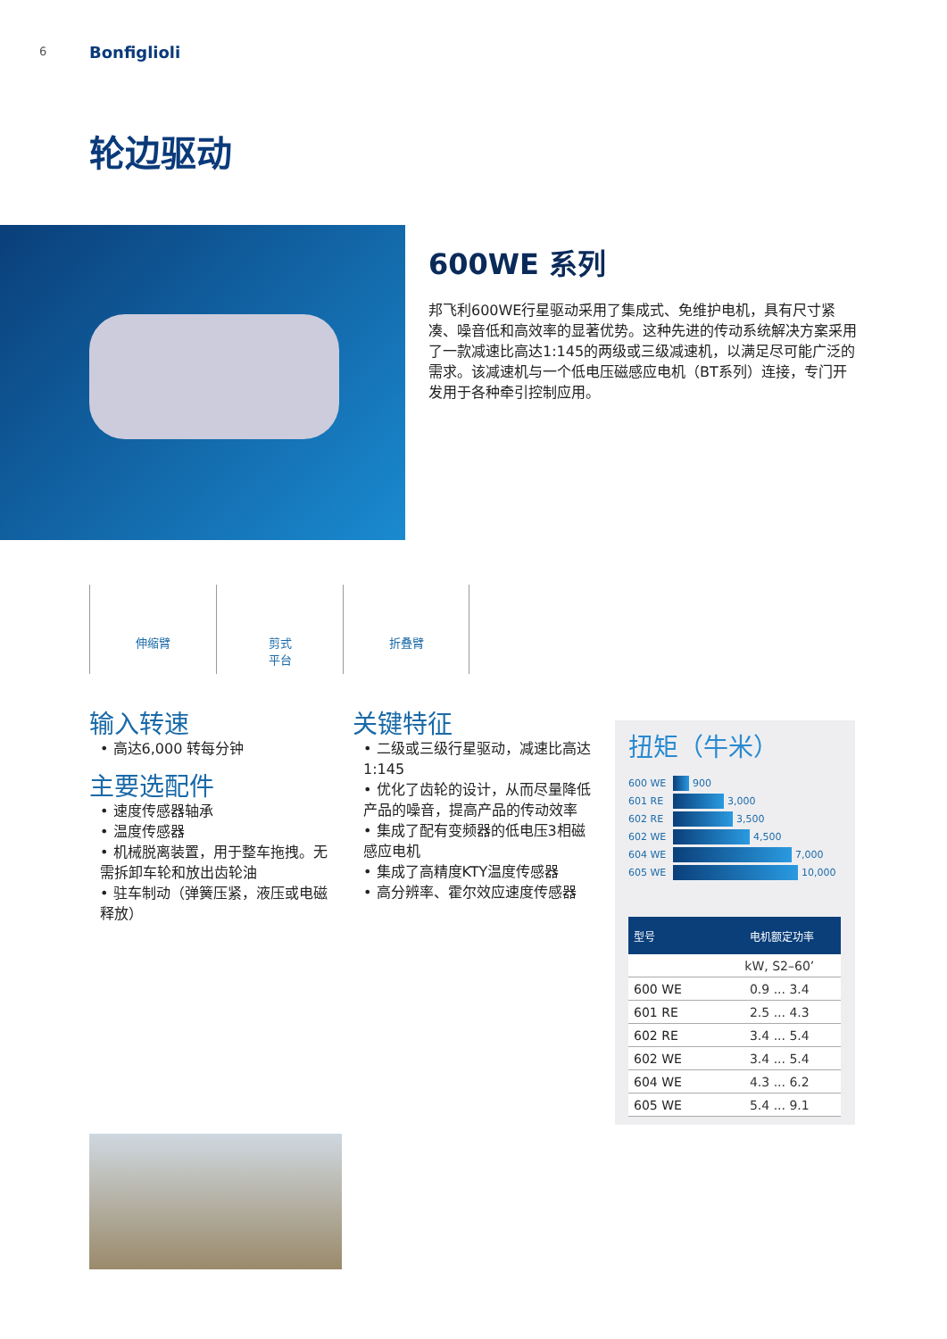6 Bonfiglioli
轮边驱动
600WE 系列
邦飞利600WE行星驱动采用了集成式、免维护电机，具有尺寸紧凑、噪音低和高效率的显著优势。这种先进的传动系统解决方案采用了一款减速比高达1:145的两级或三级减速机，以满足尽可能广泛的需求。该减速机与一个低电压磁感应电机（BT系列）连接，专门开发用于各种牵引控制应用。
伸缩臂 剪式
平台
折叠臂
输入转速
• 高达6,000 转每分钟
主要选配件
• 速度传感器轴承
• 温度传感器
• 机械脱离装置，用于整车拖拽。无需拆卸车轮和放出齿轮油
• 驻车制动（弹簧压紧，液压或电磁释放）
关键特征
• 二级或三级行星驱动，减速比高达1:145
• 优化了齿轮的设计，从而尽量降低产品的噪音，提高产品的传动效率
• 集成了配有变频器的低电压3相磁感应电机
• 集成了高精度KTY温度传感器
• 高分辨率、霍尔效应速度传感器
扭矩（牛米）
600 WE 900
601 RE 3,000
602 RE 3,500
602 WE 4,500
604 WE 7,000
605 WE 10,000
| 型号 | 电机额定功率 |
| --- | --- |
| | kW, S2–60’ |
| 600 WE | 0.9 ... 3.4 |
| 601 RE | 2.5 ... 4.3 |
| 602 RE | 3.4 ... 5.4 |
| 602 WE | 3.4 ... 5.4 |
| 604 WE | 4.3 ... 6.2 |
| 605 WE | 5.4 ... 9.1 |